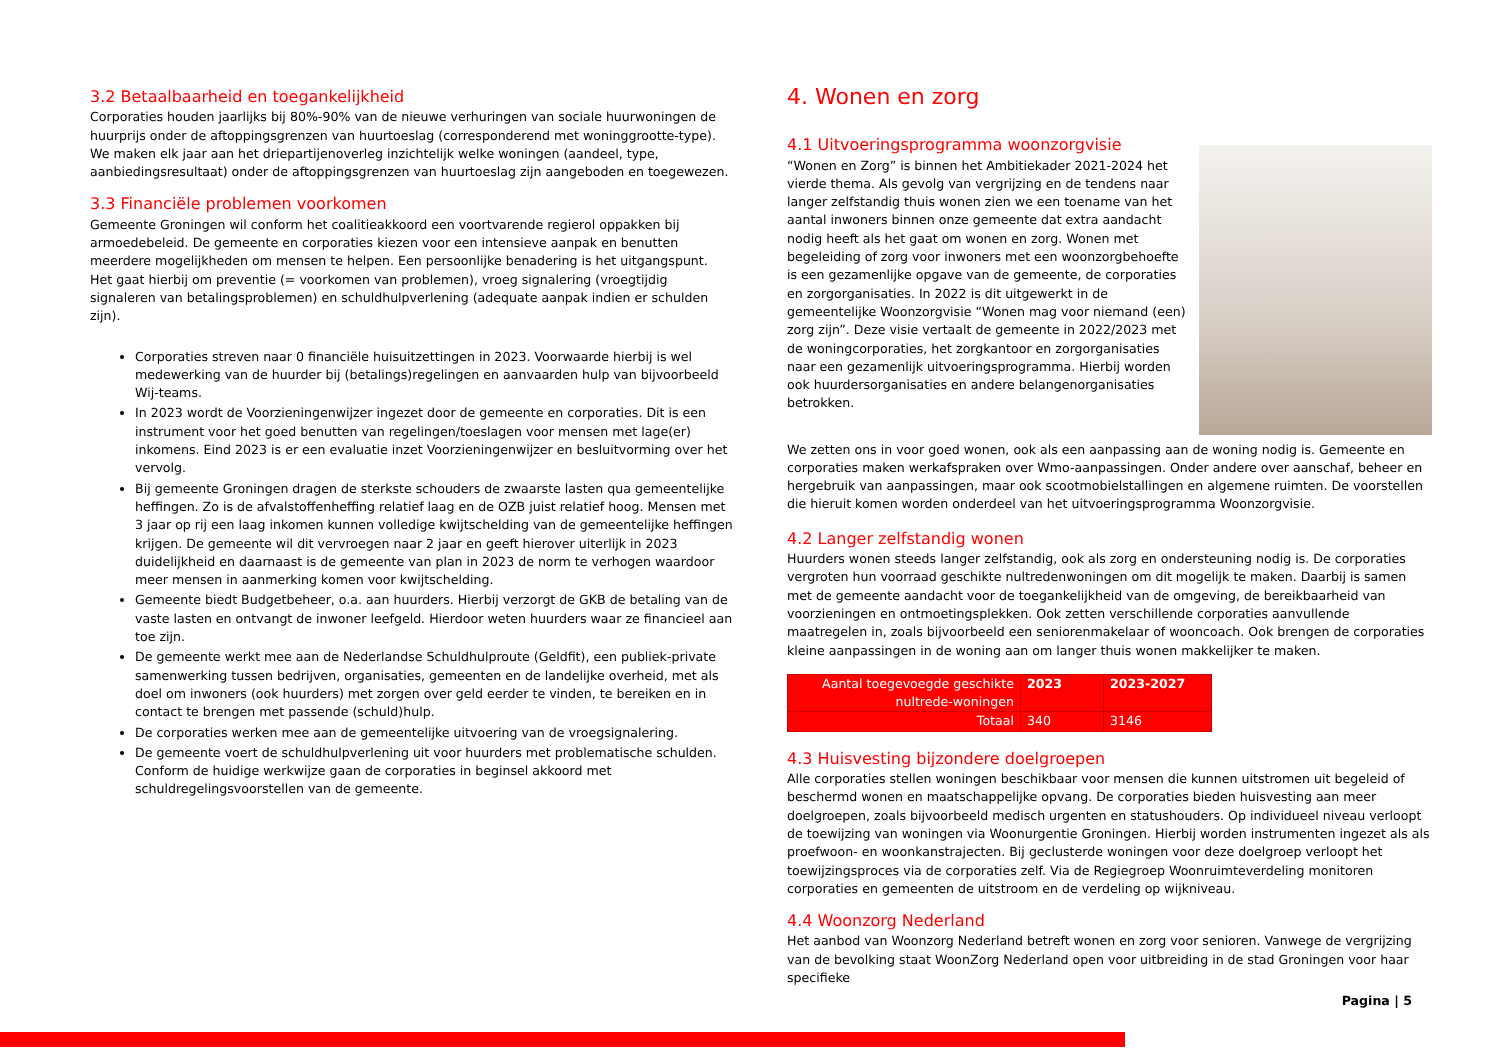3.2 Betaalbaarheid en toegankelijkheid
Corporaties houden jaarlijks bij 80%-90% van de nieuwe verhuringen van sociale huurwoningen de huurprijs onder de aftoppingsgrenzen van huurtoeslag (corresponderend met woninggrootte-type). We maken elk jaar aan het driepartijenoverleg inzichtelijk welke woningen (aandeel, type, aanbiedingsresultaat) onder de aftoppingsgrenzen van huurtoeslag zijn aangeboden en toegewezen.
3.3 Financiële problemen voorkomen
Gemeente Groningen wil conform het coalitieakkoord een voortvarende regierol oppakken bij armoedebeleid. De gemeente en corporaties kiezen voor een intensieve aanpak en benutten meerdere mogelijkheden om mensen te helpen. Een persoonlijke benadering is het uitgangspunt.
Het gaat hierbij om preventie (= voorkomen van problemen), vroeg signalering (vroegtijdig signaleren van betalingsproblemen) en schuldhulpverlening (adequate aanpak indien er schulden zijn).
Corporaties streven naar 0 financiële huisuitzettingen in 2023. Voorwaarde hierbij is wel medewerking van de huurder bij (betalings)regelingen en aanvaarden hulp van bijvoorbeeld Wij-teams.
In 2023 wordt de Voorzieningenwijzer ingezet door de gemeente en corporaties. Dit is een instrument voor het goed benutten van regelingen/toeslagen voor mensen met lage(er) inkomens. Eind 2023 is er een evaluatie inzet Voorzieningenwijzer en besluitvorming over het vervolg.
Bij gemeente Groningen dragen de sterkste schouders de zwaarste lasten qua gemeentelijke heffingen. Zo is de afvalstoffenheffing relatief laag en de OZB juist relatief hoog. Mensen met 3 jaar op rij een laag inkomen kunnen volledige kwijtschelding van de gemeentelijke heffingen krijgen. De gemeente wil dit vervroegen naar 2 jaar en geeft hierover uiterlijk in 2023 duidelijkheid en daarnaast is de gemeente van plan in 2023 de norm te verhogen waardoor meer mensen in aanmerking komen voor kwijtschelding.
Gemeente biedt Budgetbeheer, o.a. aan huurders. Hierbij verzorgt de GKB de betaling van de vaste lasten en ontvangt de inwoner leefgeld. Hierdoor weten huurders waar ze financieel aan toe zijn.
De gemeente werkt mee aan de Nederlandse Schuldhulproute (Geldfit), een publiek-private samenwerking tussen bedrijven, organisaties, gemeenten en de landelijke overheid, met als doel om inwoners (ook huurders) met zorgen over geld eerder te vinden, te bereiken en in contact te brengen met passende (schuld)hulp.
De corporaties werken mee aan de gemeentelijke uitvoering van de vroegsignalering.
De gemeente voert de schuldhulpverlening uit voor huurders met problematische schulden. Conform de huidige werkwijze gaan de corporaties in beginsel akkoord met schuldregelingsvoorstellen van de gemeente.
4. Wonen en zorg
4.1 Uitvoeringsprogramma woonzorgvisie
“Wonen en Zorg” is binnen het Ambitiekader 2021-2024 het vierde thema. Als gevolg van vergrijzing en de tendens naar langer zelfstandig thuis wonen zien we een toename van het aantal inwoners binnen onze gemeente dat extra aandacht nodig heeft als het gaat om wonen en zorg. Wonen met begeleiding of zorg voor inwoners met een woonzorgbehoefte is een gezamenlijke opgave van de gemeente, de corporaties en zorgorganisaties. In 2022 is dit uitgewerkt in de gemeentelijke Woonzorgvisie “Wonen mag voor niemand (een) zorg zijn”. Deze visie vertaalt de gemeente in 2022/2023 met de woningcorporaties, het zorgkantoor en zorgorganisaties naar een gezamenlijk uitvoeringsprogramma. Hierbij worden ook huurdersorganisaties en andere belangenorganisaties betrokken.
We zetten ons in voor goed wonen, ook als een aanpassing aan de woning nodig is. Gemeente en corporaties maken werkafspraken over Wmo-aanpassingen. Onder andere over aanschaf, beheer en hergebruik van aanpassingen, maar ook scootmobielstallingen en algemene ruimten. De voorstellen die hieruit komen worden onderdeel van het uitvoeringsprogramma Woonzorgvisie.
4.2 Langer zelfstandig wonen
Huurders wonen steeds langer zelfstandig, ook als zorg en ondersteuning nodig is. De corporaties vergroten hun voorraad geschikte nultredenwoningen om dit mogelijk te maken. Daarbij is samen met de gemeente aandacht voor de toegankelijkheid van de omgeving, de bereikbaarheid van voorzieningen en ontmoetingsplekken. Ook zetten verschillende corporaties aanvullende maatregelen in, zoals bijvoorbeeld een seniorenmakelaar of wooncoach. Ook brengen de corporaties kleine aanpassingen in de woning aan om langer thuis wonen makkelijker te maken.
| Aantal toegevoegde geschikte nultrede-woningen | 2023 | 2023-2027 |
| Totaal | 340 | 3146 |
4.3 Huisvesting bijzondere doelgroepen
Alle corporaties stellen woningen beschikbaar voor mensen die kunnen uitstromen uit begeleid of beschermd wonen en maatschappelijke opvang. De corporaties bieden huisvesting aan meer doelgroepen, zoals bijvoorbeeld medisch urgenten en statushouders. Op individueel niveau verloopt de toewijzing van woningen via Woonurgentie Groningen. Hierbij worden instrumenten ingezet als als proefwoon- en woonkanstrajecten. Bij geclusterde woningen voor deze doelgroep verloopt het toewijzingsproces via de corporaties zelf. Via de Regiegroep Woonruimteverdeling monitoren corporaties en gemeenten de uitstroom en de verdeling op wijkniveau.
4.4 Woonzorg Nederland
Het aanbod van Woonzorg Nederland betreft wonen en zorg voor senioren. Vanwege de vergrijzing van de bevolking staat WoonZorg Nederland open voor uitbreiding in de stad Groningen voor haar specifieke
Pagina | 5